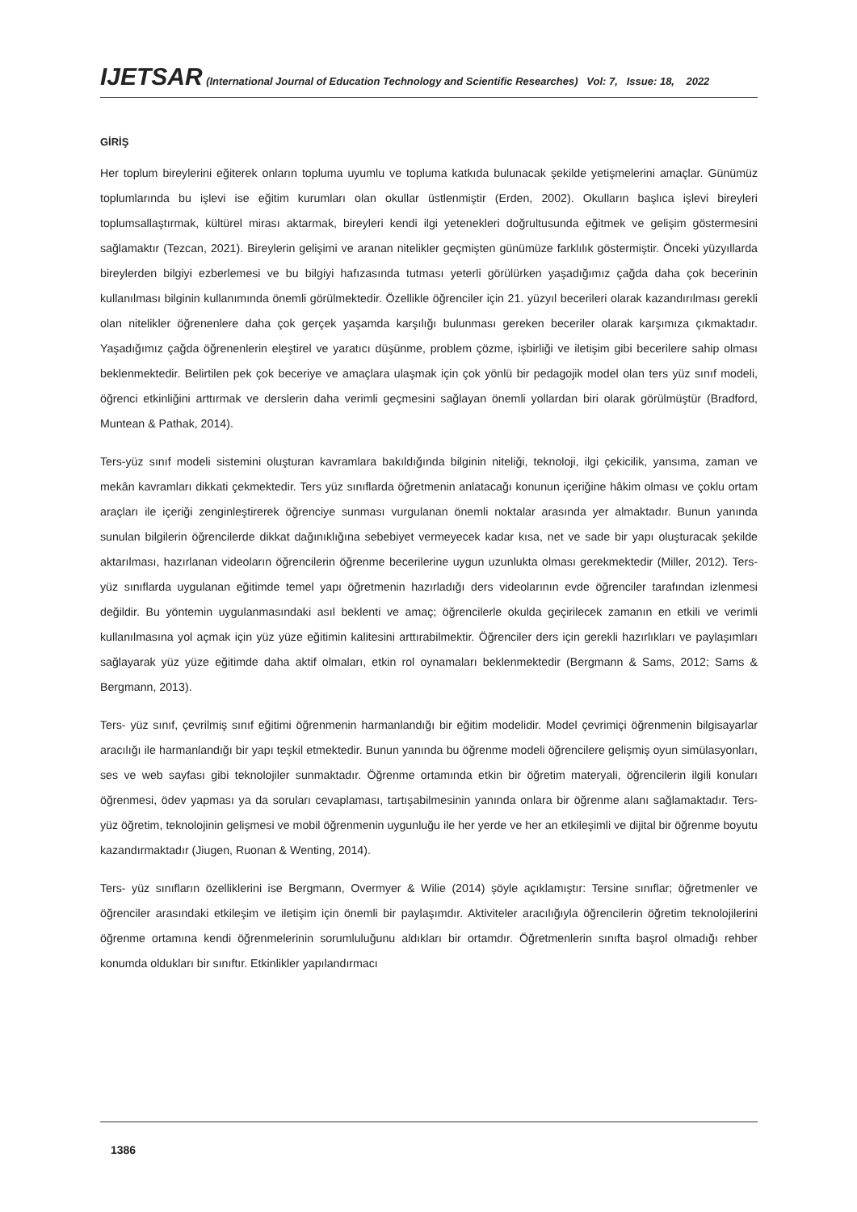IJETSAR (International Journal of Education Technology and Scientific Researches) Vol: 7, Issue: 18, 2022
GİRİŞ
Her toplum bireylerini eğiterek onların topluma uyumlu ve topluma katkıda bulunacak şekilde yetişmelerini amaçlar. Günümüz toplumlarında bu işlevi ise eğitim kurumları olan okullar üstlenmiştir (Erden, 2002). Okulların başlıca işlevi bireyleri toplumsallaştırmak, kültürel mirası aktarmak, bireyleri kendi ilgi yetenekleri doğrultusunda eğitmek ve gelişim göstermesini sağlamaktır (Tezcan, 2021). Bireylerin gelişimi ve aranan nitelikler geçmişten günümüze farklılık göstermiştir. Önceki yüzyıllarda bireylerden bilgiyi ezberlemesi ve bu bilgiyi hafızasında tutması yeterli görülürken yaşadığımız çağda daha çok becerinin kullanılması bilginin kullanımında önemli görülmektedir. Özellikle öğrenciler için 21. yüzyıl becerileri olarak kazandırılması gerekli olan nitelikler öğrenenlere daha çok gerçek yaşamda karşılığı bulunması gereken beceriler olarak karşımıza çıkmaktadır. Yaşadığımız çağda öğrenenlerin eleştirel ve yaratıcı düşünme, problem çözme, işbirliği ve iletişim gibi becerilere sahip olması beklenmektedir. Belirtilen pek çok beceriye ve amaçlara ulaşmak için çok yönlü bir pedagojik model olan ters yüz sınıf modeli, öğrenci etkinliğini arttırmak ve derslerin daha verimli geçmesini sağlayan önemli yollardan biri olarak görülmüştür (Bradford, Muntean & Pathak, 2014).
Ters-yüz sınıf modeli sistemini oluşturan kavramlara bakıldığında bilginin niteliği, teknoloji, ilgi çekicilik, yansıma, zaman ve mekân kavramları dikkati çekmektedir. Ters yüz sınıflarda öğretmenin anlatacağı konunun içeriğine hâkim olması ve çoklu ortam araçları ile içeriği zenginleştirerek öğrenciye sunması vurgulanan önemli noktalar arasında yer almaktadır. Bunun yanında sunulan bilgilerin öğrencilerde dikkat dağınıklığına sebebiyet vermeyecek kadar kısa, net ve sade bir yapı oluşturacak şekilde aktarılması, hazırlanan videoların öğrencilerin öğrenme becerilerine uygun uzunlukta olması gerekmektedir (Miller, 2012). Ters-yüz sınıflarda uygulanan eğitimde temel yapı öğretmenin hazırladığı ders videolarının evde öğrenciler tarafından izlenmesi değildir. Bu yöntemin uygulanmasındaki asıl beklenti ve amaç; öğrencilerle okulda geçirilecek zamanın en etkili ve verimli kullanılmasına yol açmak için yüz yüze eğitimin kalitesini arttırabilmektir. Öğrenciler ders için gerekli hazırlıkları ve paylaşımları sağlayarak yüz yüze eğitimde daha aktif olmaları, etkin rol oynamaları beklenmektedir (Bergmann & Sams, 2012; Sams & Bergmann, 2013).
Ters- yüz sınıf, çevrilmiş sınıf eğitimi öğrenmenin harmanlandığı bir eğitim modelidir. Model çevrimiçi öğrenmenin bilgisayarlar aracılığı ile harmanlandığı bir yapı teşkil etmektedir. Bunun yanında bu öğrenme modeli öğrencilere gelişmiş oyun simülasyonları, ses ve web sayfası gibi teknolojiler sunmaktadır. Öğrenme ortamında etkin bir öğretim materyali, öğrencilerin ilgili konuları öğrenmesi, ödev yapması ya da soruları cevaplaması, tartışabilmesinin yanında onlara bir öğrenme alanı sağlamaktadır. Ters- yüz öğretim, teknolojinin gelişmesi ve mobil öğrenmenin uygunluğu ile her yerde ve her an etkileşimli ve dijital bir öğrenme boyutu kazandırmaktadır (Jiugen, Ruonan & Wenting, 2014).
Ters- yüz sınıfların özelliklerini ise Bergmann, Overmyer & Wilie (2014) şöyle açıklamıştır: Tersine sınıflar; öğretmenler ve öğrenciler arasındaki etkileşim ve iletişim için önemli bir paylaşımdır. Aktiviteler aracılığıyla öğrencilerin öğretim teknolojilerini öğrenme ortamına kendi öğrenmelerinin sorumluluğunu aldıkları bir ortamdır. Öğretmenlerin sınıfta başrol olmadığı rehber konumda oldukları bir sınıftır. Etkinlikler yapılandırmacı
1386